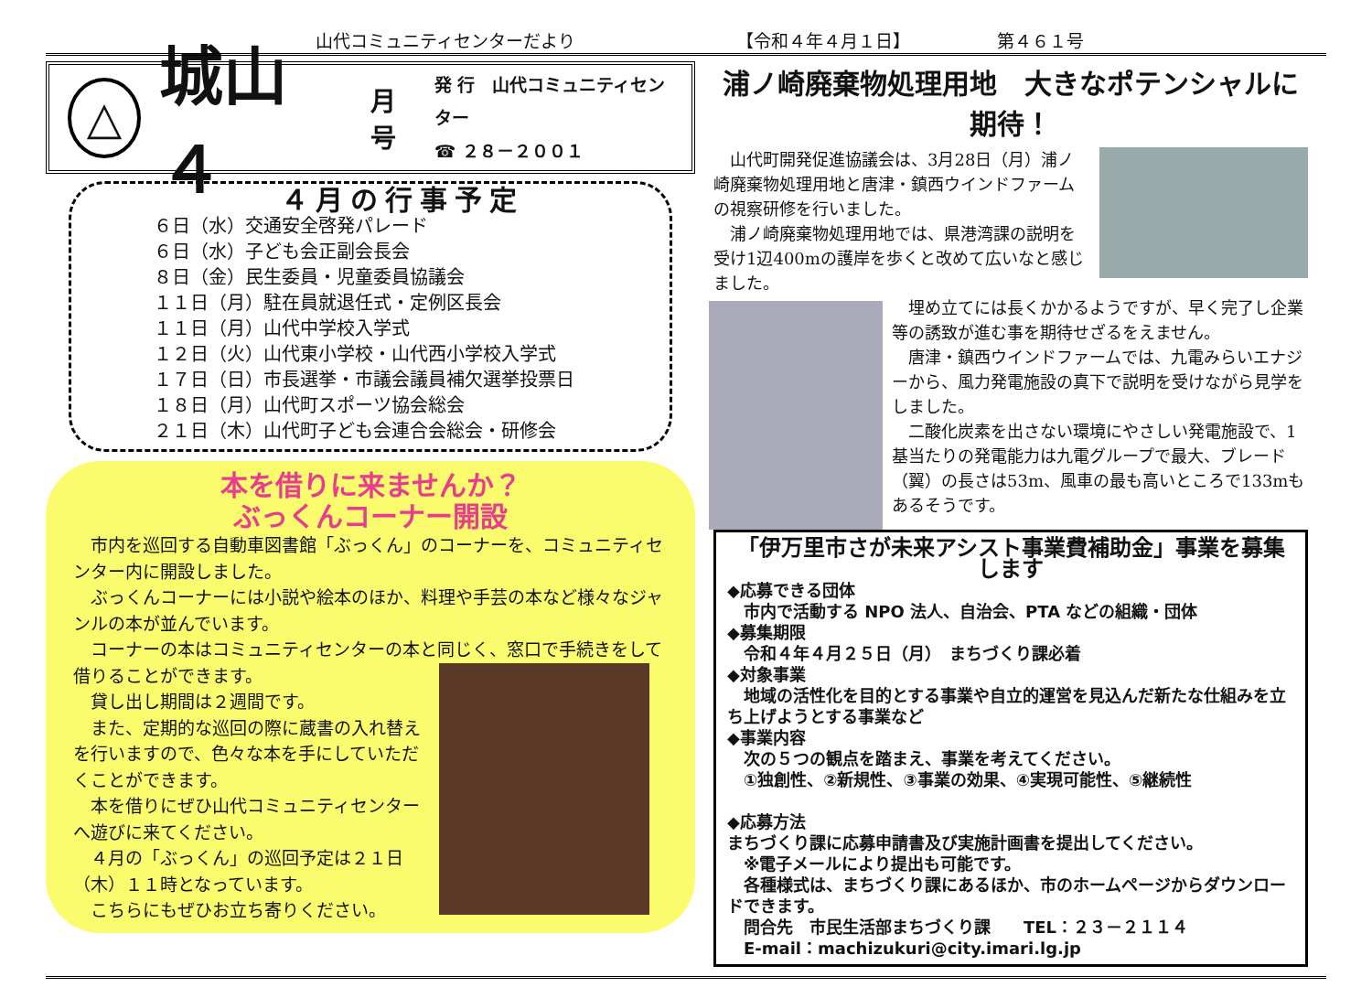山代コミュニティセンターだより 【令和４年４月１日】 第４６１号
△
城山 ４ 月号
発 行　山代コミュニティセンター
☎ ２８－２００１
４月の行事予定
６日（水）交通安全啓発パレード
６日（水）子ども会正副会長会
８日（金）民生委員・児童委員協議会
１１日（月）駐在員就退任式・定例区長会
１１日（月）山代中学校入学式
１２日（火）山代東小学校・山代西小学校入学式
１７日（日）市長選挙・市議会議員補欠選挙投票日
１８日（月）山代町スポーツ協会総会
２１日（木）山代町子ども会連合会総会・研修会
本を借りに来ませんか？
ぶっくんコーナー開設
　市内を巡回する自動車図書館「ぶっくん」のコーナーを、コミュニティセンター内に開設しました。
　ぶっくんコーナーには小説や絵本のほか、料理や手芸の本など様々なジャンルの本が並んでいます。
　コーナーの本はコミュニティセンターの本と同じく、窓口で手続きをして借りることができます。
　貸し出し期間は２週間です。
　また、定期的な巡回の際に蔵書の入れ替えを行いますので、色々な本を手にしていただくことができます。
　本を借りにぜひ山代コミュニティセンターへ遊びに来てください。
　４月の「ぶっくん」の巡回予定は２１日（木）１１時となっています。
　こちらにもぜひお立ち寄りください。
浦ノ崎廃棄物処理用地　大きなポテンシャルに期待！
　山代町開発促進協議会は、3月28日（月）浦ノ崎廃棄物処理用地と唐津・鎮西ウインドファームの視察研修を行いました。
　浦ノ崎廃棄物処理用地では、県港湾課の説明を受け1辺400mの護岸を歩くと改めて広いなと感じました。
　埋め立てには長くかかるようですが、早く完了し企業等の誘致が進む事を期待せざるをえません。
　唐津・鎮西ウインドファームでは、九電みらいエナジーから、風力発電施設の真下で説明を受けながら見学をしました。
　二酸化炭素を出さない環境にやさしい発電施設で、1基当たりの発電能力は九電グループで最大、ブレード（翼）の長さは53m、風車の最も高いところで133mもあるそうです。
「伊万里市さが未来アシスト事業費補助金」事業を募集します
◆応募できる団体
　市内で活動する NPO 法人、自治会、PTA などの組織・団体
◆募集期限
　令和４年４月２５日（月）　まちづくり課必着
◆対象事業
　地域の活性化を目的とする事業や自立的運営を見込んだ新たな仕組みを立ち上げようとする事業など
◆事業内容
　次の５つの観点を踏まえ、事業を考えてください。
　①独創性、②新規性、③事業の効果、④実現可能性、⑤継続性
◆応募方法
まちづくり課に応募申請書及び実施計画書を提出してください。
　※電子メールにより提出も可能です。
　各種様式は、まちづくり課にあるほか、市のホームページからダウンロードできます。
　問合先　市民生活部まちづくり課　　TEL：２３－２１１４
　E-mail：machizukuri@city.imari.lg.jp